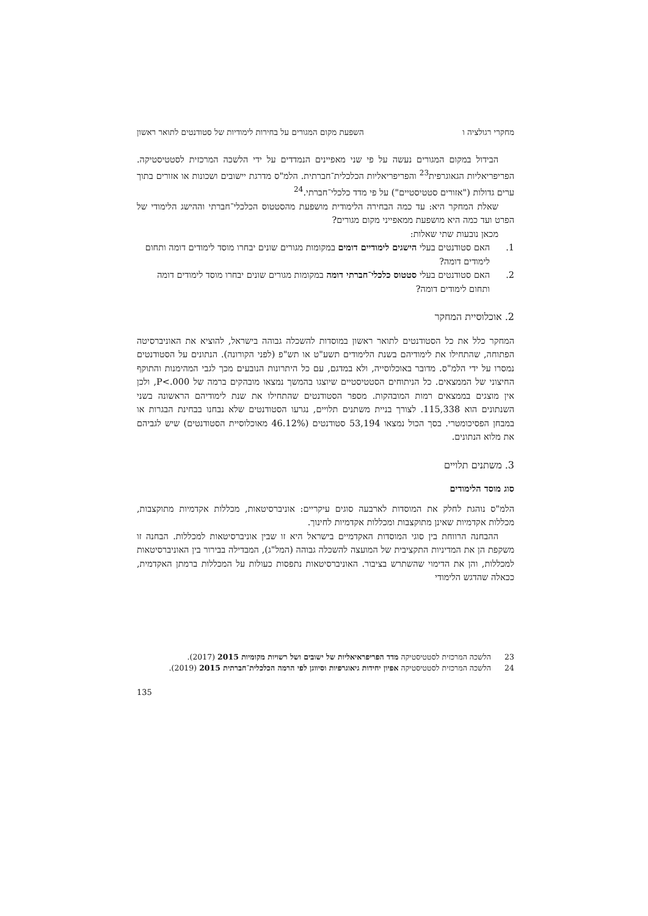מחקרי רגולציה ו השפעת מקום המגורים על בחירות לימודיות של סטודנטים לתואר ראשון
הבידול במקום המגורים נעשה על פי שני מאפיינים הנמדדים על ידי הלשכה המרכזית לסטטיסטיקה. הפריפריאליות הגאוגרפית<sup>23</sup> והפריפריאליות הכלכלית־חברתית. הלמ"ס מדרגת יישובים ושכונות או אזורים בתוך ערים גדולות ("אזורים סטטיסטיים") על פי מדד כלכלי־חברתי.<sup>24</sup>
שאלת המחקר היא: עד כמה הבחירה הלימודית מושפעת מהסטטוס הכלכלי־חברתי וההישג הלימודי של הפרט ועד כמה היא מושפעת ממאפייני מקום מגורים?
מכאן נובעות שתי שאלות:
1. האם סטודנטים בעלי הישגים לימודיים דומים במקומות מגורים שונים יבחרו מוסד לימודים דומה ותחום לימודים דומה?
2. האם סטודנטים בעלי סטטוס כלכלי־חברתי דומה במקומות מגורים שונים יבחרו מוסד לימודים דומה ותחום לימודים דומה?
2. אוכלוסיית המחקר
המחקר כלל את כל הסטודנטים לתואר ראשון במוסדות להשכלה גבוהה בישראל, להוציא את האוניברסיטה הפתוחה, שהתחילו את לימודיהם בשנת הלימודים תשע"ט או תש"פ (לפני הקורונה). הנתונים על הסטודנטים נמסרו על ידי הלמ"ס. מדובר באוכלוסייה, ולא במדגם, עם כל היתרונות הנובעים מכך לגבי המהימנות והתוקף החיצוני של הממצאים. כל הניתוחים הסטטיסטיים שיוצגו בהמשך נמצאו מובהקים ברמה של P<.000, ולכן אין מוצגים בממצאים רמות המובהקות. מספר הסטודנטים שהתחילו את שנת לימודיהם הראשונה בשני השנתונים הוא 115,338. לצורך בניית משתנים תלויים, נגרעו הסטודנטים שלא נבחנו בבחינת הבגרות או במבחן הפסיכומטרי. בסך הכול נמצאו 53,194 סטודנטים (46.12% מאוכלוסיית הסטודנטים) שיש לגביהם את מלוא הנתונים.
3. משתנים תלויים
סוג מוסד הלימודים
הלמ"ס נוהגת לחלק את המוסדות לארבעה סוגים עיקריים: אוניברסיטאות, מכללות אקדמיות מתוקצבות, מכללות אקדמיות שאינן מתוקצבות ומכללות אקדמיות לחינוך.
ההבחנה הרווחת בין סוגי המוסדות האקדמיים בישראל היא זו שבין אוניברסיטאות למכללות. הבחנה זו משקפת הן את המדיניות התקציבית של המועצה להשכלה גבוהה (המל"ג), המבדילה בבירור בין האוניברסיטאות למכללות, והן את הדימוי שהשתרש בציבור. האוניברסיטאות נתפסות כעולות על המכללות ברמתן האקדמית, ככאלה שהדגש הלימודי
23 הלשכה המרכזית לסטטיסטיקה מדד הפריפראיאליות של ישובים ושל רשויות מקומיות 2015 (2017).
24 הלשכה המרכזית לסטטיסטיקה אפיון יחידות גיאוגרפיות וסיווגן לפי הרמה הכלכלית־חברתית 2015 (2019).
135